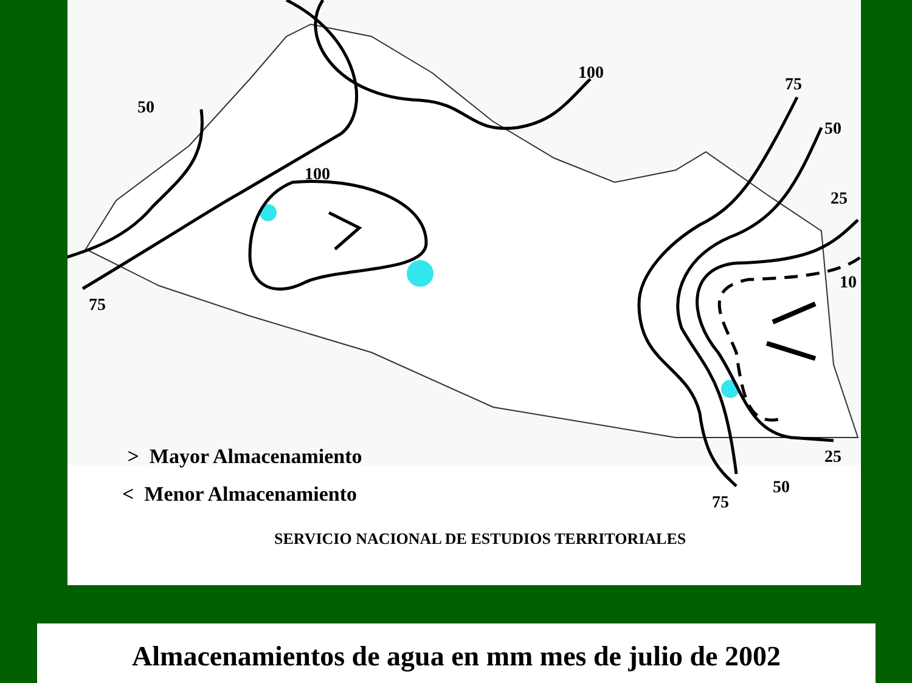50
75
100
100
75
50
25
10
25
50
75
> Mayor Almacenamiento
< Menor Almacenamiento
SERVICIO NACIONAL DE ESTUDIOS TERRITORIALES
Almacenamientos de agua en mm mes de julio de 2002